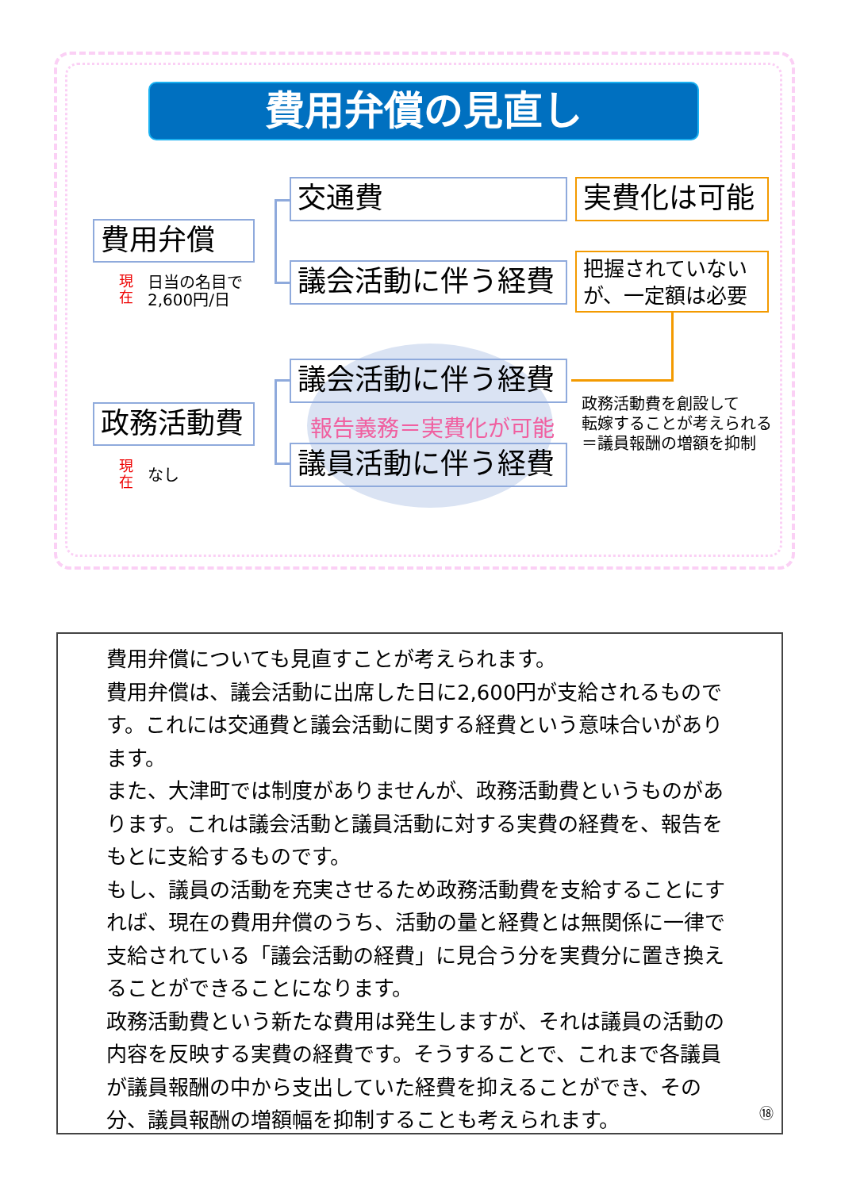費用弁償の見直し
費用弁償
現
在 日当の名目で
2,600円/日
交通費 実費化は可能
議会活動に伴う経費
把握されていない
が、一定額は必要
政務活動費
現
在 なし
議会活動に伴う経費
報告義務＝実費化が可能
議員活動に伴う経費
政務活動費を創設して
転嫁することが考えられる
＝議員報酬の増額を抑制
費用弁償についても見直すことが考えられます。
費用弁償は、議会活動に出席した日に2,600円が支給されるものです。これには交通費と議会活動に関する経費という意味合いがあります。
また、大津町では制度がありませんが、政務活動費というものがあります。これは議会活動と議員活動に対する実費の経費を、報告をもとに支給するものです。
もし、議員の活動を充実させるため政務活動費を支給することにすれば、現在の費用弁償のうち、活動の量と経費とは無関係に一律で支給されている「議会活動の経費」に見合う分を実費分に置き換えることができることになります。
政務活動費という新たな費用は発生しますが、それは議員の活動の内容を反映する実費の経費です。そうすることで、これまで各議員が議員報酬の中から支出していた経費を抑えることができ、その分、議員報酬の増額幅を抑制することも考えられます。
⑱